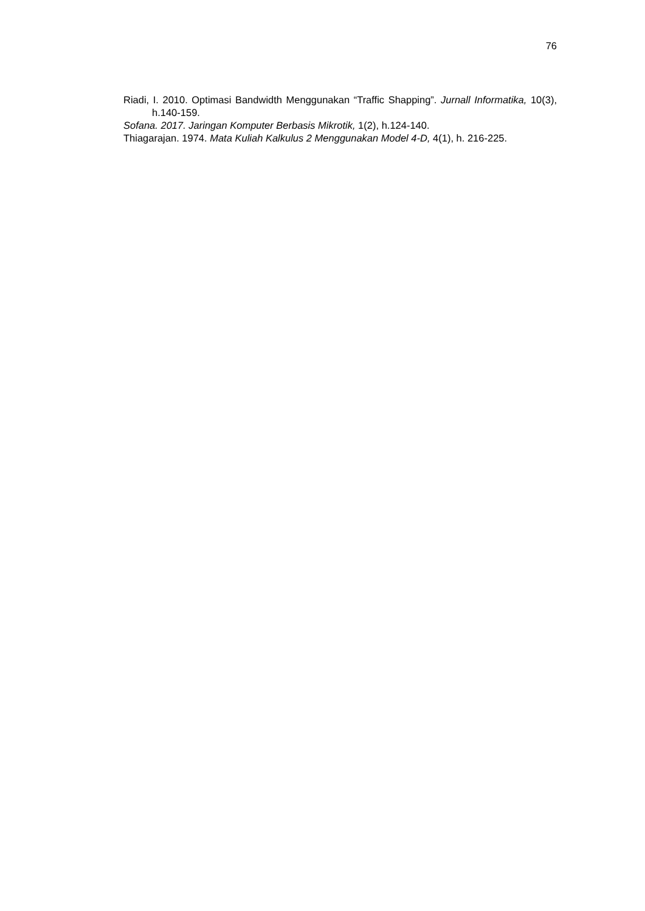76
Riadi, I. 2010. Optimasi Bandwidth Menggunakan “Traffic Shapping”. Jurnall Informatika, 10(3), h.140-159.
Sofana. 2017. Jaringan Komputer Berbasis Mikrotik, 1(2), h.124-140.
Thiagarajan. 1974. Mata Kuliah Kalkulus 2 Menggunakan Model 4-D, 4(1), h. 216-225.